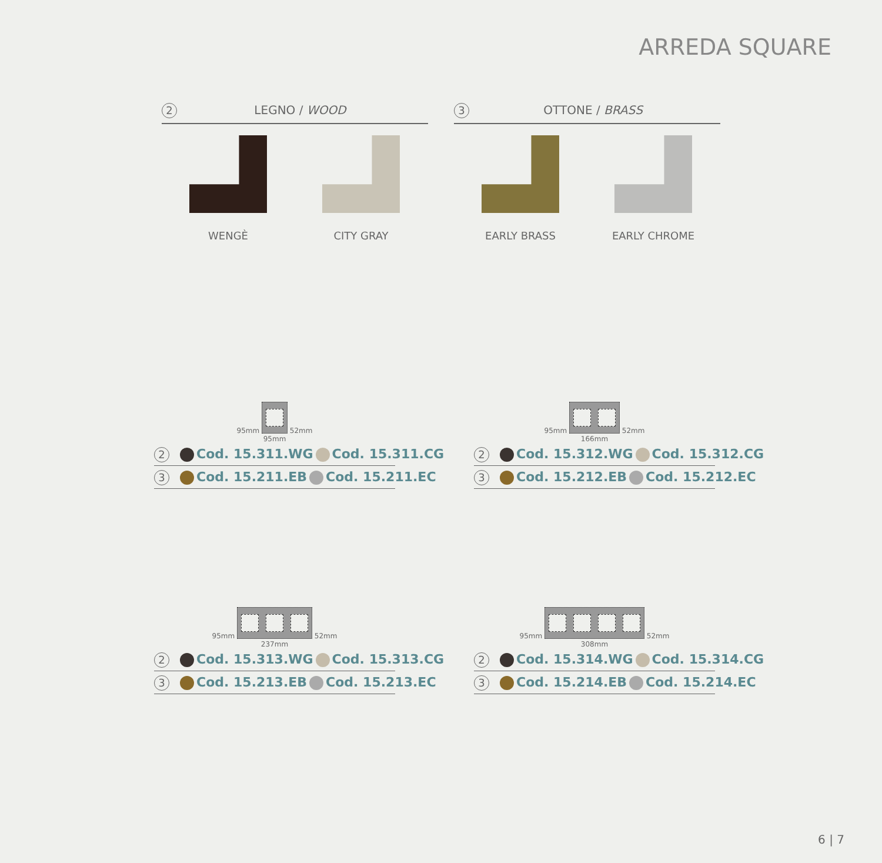ARREDA SQUARE
2 LEGNO / WOOD 3 OTTONE / BRASS
WENGÈ CITY GRAY EARLY BRASS EARLY CHROME
95mm 52mm
95mm
2 Cod. 15.311.WG Cod. 15.311.CG
3 Cod. 15.211.EB Cod. 15.211.EC
95mm 52mm
166mm
2 Cod. 15.312.WG Cod. 15.312.CG
3 Cod. 15.212.EB Cod. 15.212.EC
95mm 52mm
237mm
2 Cod. 15.313.WG Cod. 15.313.CG
3 Cod. 15.213.EB Cod. 15.213.EC
95mm 52mm
308mm
2 Cod. 15.314.WG Cod. 15.314.CG
3 Cod. 15.214.EB Cod. 15.214.EC
6 | 7